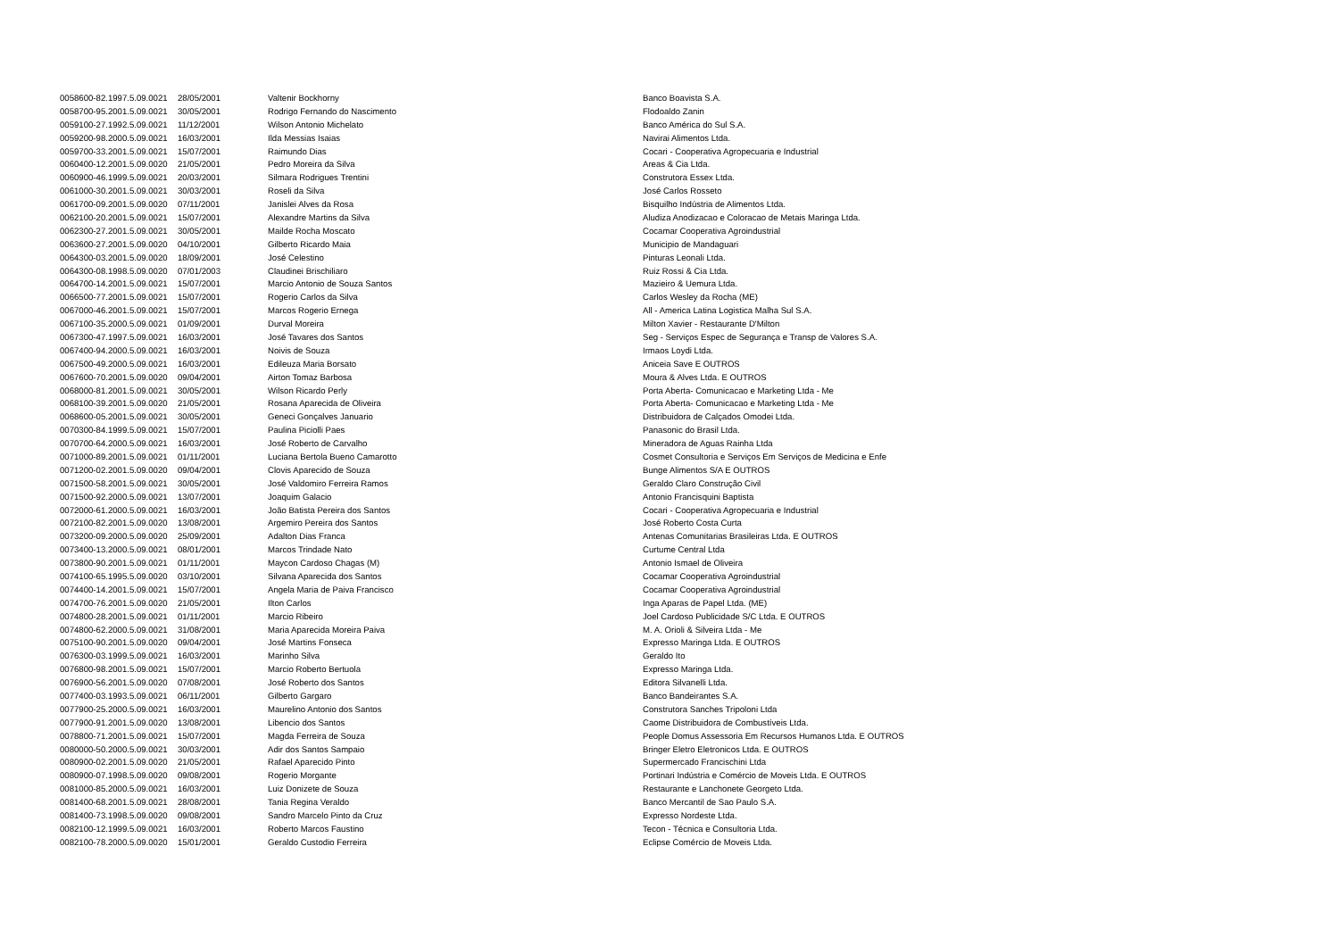| 0058600-82.1997.5.09.0021 | 28/05/2001 | Valtenir Bockhorny | Banco Boavista S.A. |
| 0058700-95.2001.5.09.0021 | 30/05/2001 | Rodrigo Fernando do Nascimento | Flodoaldo Zanin |
| 0059100-27.1992.5.09.0021 | 11/12/2001 | Wilson Antonio Michelato | Banco América do Sul S.A. |
| 0059200-98.2000.5.09.0021 | 16/03/2001 | Ilda Messias Isaias | Navirai Alimentos Ltda. |
| 0059700-33.2001.5.09.0021 | 15/07/2001 | Raimundo Dias | Cocari - Cooperativa Agropecuaria e Industrial |
| 0060400-12.2001.5.09.0020 | 21/05/2001 | Pedro Moreira da Silva | Areas & Cia Ltda. |
| 0060900-46.1999.5.09.0021 | 20/03/2001 | Silmara Rodrigues Trentini | Construtora Essex Ltda. |
| 0061000-30.2001.5.09.0021 | 30/03/2001 | Roseli da Silva | José Carlos Rosseto |
| 0061700-09.2001.5.09.0020 | 07/11/2001 | Janislei Alves da Rosa | Bisquilho Indústria de Alimentos Ltda. |
| 0062100-20.2001.5.09.0021 | 15/07/2001 | Alexandre Martins da Silva | Aludiza Anodizacao e Coloracao de Metais Maringa Ltda. |
| 0062300-27.2001.5.09.0021 | 30/05/2001 | Mailde Rocha Moscato | Cocamar Cooperativa Agroindustrial |
| 0063600-27.2001.5.09.0020 | 04/10/2001 | Gilberto Ricardo Maia | Municipio de Mandaguari |
| 0064300-03.2001.5.09.0020 | 18/09/2001 | José Celestino | Pinturas Leonali Ltda. |
| 0064300-08.1998.5.09.0020 | 07/01/2003 | Claudinei Brischiliaro | Ruiz Rossi & Cia Ltda. |
| 0064700-14.2001.5.09.0021 | 15/07/2001 | Marcio Antonio de Souza Santos | Mazieiro & Uemura Ltda. |
| 0066500-77.2001.5.09.0021 | 15/07/2001 | Rogerio Carlos da Silva | Carlos Wesley da Rocha (ME) |
| 0067000-46.2001.5.09.0021 | 15/07/2001 | Marcos Rogerio Ernega | All - America Latina Logistica Malha Sul S.A. |
| 0067100-35.2000.5.09.0021 | 01/09/2001 | Durval Moreira | Milton Xavier - Restaurante D'Milton |
| 0067300-47.1997.5.09.0021 | 16/03/2001 | José Tavares dos Santos | Seg - Serviços Espec de Segurança e Transp de Valores S.A. |
| 0067400-94.2000.5.09.0021 | 16/03/2001 | Noivis de Souza | Irmaos Loydi Ltda. |
| 0067500-49.2000.5.09.0021 | 16/03/2001 | Edileuza Maria Borsato | Aniceia Save E OUTROS |
| 0067600-70.2001.5.09.0020 | 09/04/2001 | Airton Tomaz Barbosa | Moura & Alves Ltda. E OUTROS |
| 0068000-81.2001.5.09.0021 | 30/05/2001 | Wilson Ricardo Perly | Porta Aberta- Comunicacao e Marketing Ltda - Me |
| 0068100-39.2001.5.09.0020 | 21/05/2001 | Rosana Aparecida de Oliveira | Porta Aberta- Comunicacao e Marketing Ltda - Me |
| 0068600-05.2001.5.09.0021 | 30/05/2001 | Geneci Gonçalves Januario | Distribuidora de Calçados Omodei Ltda. |
| 0070300-84.1999.5.09.0021 | 15/07/2001 | Paulina Piciolli Paes | Panasonic do Brasil Ltda. |
| 0070700-64.2000.5.09.0021 | 16/03/2001 | José Roberto de Carvalho | Mineradora de Aguas Rainha Ltda |
| 0071000-89.2001.5.09.0021 | 01/11/2001 | Luciana Bertola Bueno Camarotto | Cosmet Consultoria e Serviços Em Serviços de Medicina e Enfe |
| 0071200-02.2001.5.09.0020 | 09/04/2001 | Clovis Aparecido de Souza | Bunge Alimentos S/A E OUTROS |
| 0071500-58.2001.5.09.0021 | 30/05/2001 | José Valdomiro Ferreira Ramos | Geraldo Claro Construção Civil |
| 0071500-92.2000.5.09.0021 | 13/07/2001 | Joaquim Galacio | Antonio Francisquini Baptista |
| 0072000-61.2000.5.09.0021 | 16/03/2001 | João Batista Pereira dos Santos | Cocari - Cooperativa Agropecuaria e Industrial |
| 0072100-82.2001.5.09.0020 | 13/08/2001 | Argemiro Pereira dos Santos | José Roberto Costa Curta |
| 0073200-09.2000.5.09.0020 | 25/09/2001 | Adalton Dias Franca | Antenas Comunitarias Brasileiras Ltda. E OUTROS |
| 0073400-13.2000.5.09.0021 | 08/01/2001 | Marcos Trindade Nato | Curtume Central Ltda |
| 0073800-90.2001.5.09.0021 | 01/11/2001 | Maycon Cardoso Chagas (M) | Antonio Ismael de Oliveira |
| 0074100-65.1995.5.09.0020 | 03/10/2001 | Silvana Aparecida dos Santos | Cocamar Cooperativa Agroindustrial |
| 0074400-14.2001.5.09.0021 | 15/07/2001 | Angela Maria de Paiva Francisco | Cocamar Cooperativa Agroindustrial |
| 0074700-76.2001.5.09.0020 | 21/05/2001 | Ilton Carlos | Inga Aparas de Papel Ltda. (ME) |
| 0074800-28.2001.5.09.0021 | 01/11/2001 | Marcio Ribeiro | Joel Cardoso Publicidade S/C Ltda. E OUTROS |
| 0074800-62.2000.5.09.0021 | 31/08/2001 | Maria Aparecida Moreira Paiva | M. A. Orioli & Silveira Ltda - Me |
| 0075100-90.2001.5.09.0020 | 09/04/2001 | José Martins Fonseca | Expresso Maringa Ltda. E OUTROS |
| 0076300-03.1999.5.09.0021 | 16/03/2001 | Marinho Silva | Geraldo Ito |
| 0076800-98.2001.5.09.0021 | 15/07/2001 | Marcio Roberto Bertuola | Expresso Maringa Ltda. |
| 0076900-56.2001.5.09.0020 | 07/08/2001 | José Roberto dos Santos | Editora Silvanelli Ltda. |
| 0077400-03.1993.5.09.0021 | 06/11/2001 | Gilberto Gargaro | Banco Bandeirantes S.A. |
| 0077900-25.2000.5.09.0021 | 16/03/2001 | Maurelino Antonio dos Santos | Construtora Sanches Tripoloni Ltda |
| 0077900-91.2001.5.09.0020 | 13/08/2001 | Libencio dos Santos | Caome Distribuidora de Combustíveis Ltda. |
| 0078800-71.2001.5.09.0021 | 15/07/2001 | Magda Ferreira de Souza | People Domus Assessoria Em Recursos Humanos Ltda. E OUTROS |
| 0080000-50.2000.5.09.0021 | 30/03/2001 | Adir dos Santos Sampaio | Bringer Eletro Eletronicos Ltda. E OUTROS |
| 0080900-02.2001.5.09.0020 | 21/05/2001 | Rafael Aparecido Pinto | Supermercado Francischini Ltda |
| 0080900-07.1998.5.09.0020 | 09/08/2001 | Rogerio Morgante | Portinari Indústria e Comércio de Moveis Ltda. E OUTROS |
| 0081000-85.2000.5.09.0021 | 16/03/2001 | Luiz Donizete de Souza | Restaurante e Lanchonete Georgeto Ltda. |
| 0081400-68.2001.5.09.0021 | 28/08/2001 | Tania Regina Veraldo | Banco Mercantil de Sao Paulo S.A. |
| 0081400-73.1998.5.09.0020 | 09/08/2001 | Sandro Marcelo Pinto da Cruz | Expresso Nordeste Ltda. |
| 0082100-12.1999.5.09.0021 | 16/03/2001 | Roberto Marcos Faustino | Tecon - Técnica e Consultoria Ltda. |
| 0082100-78.2000.5.09.0020 | 15/01/2001 | Geraldo Custodio Ferreira | Eclipse Comércio de Moveis Ltda. |